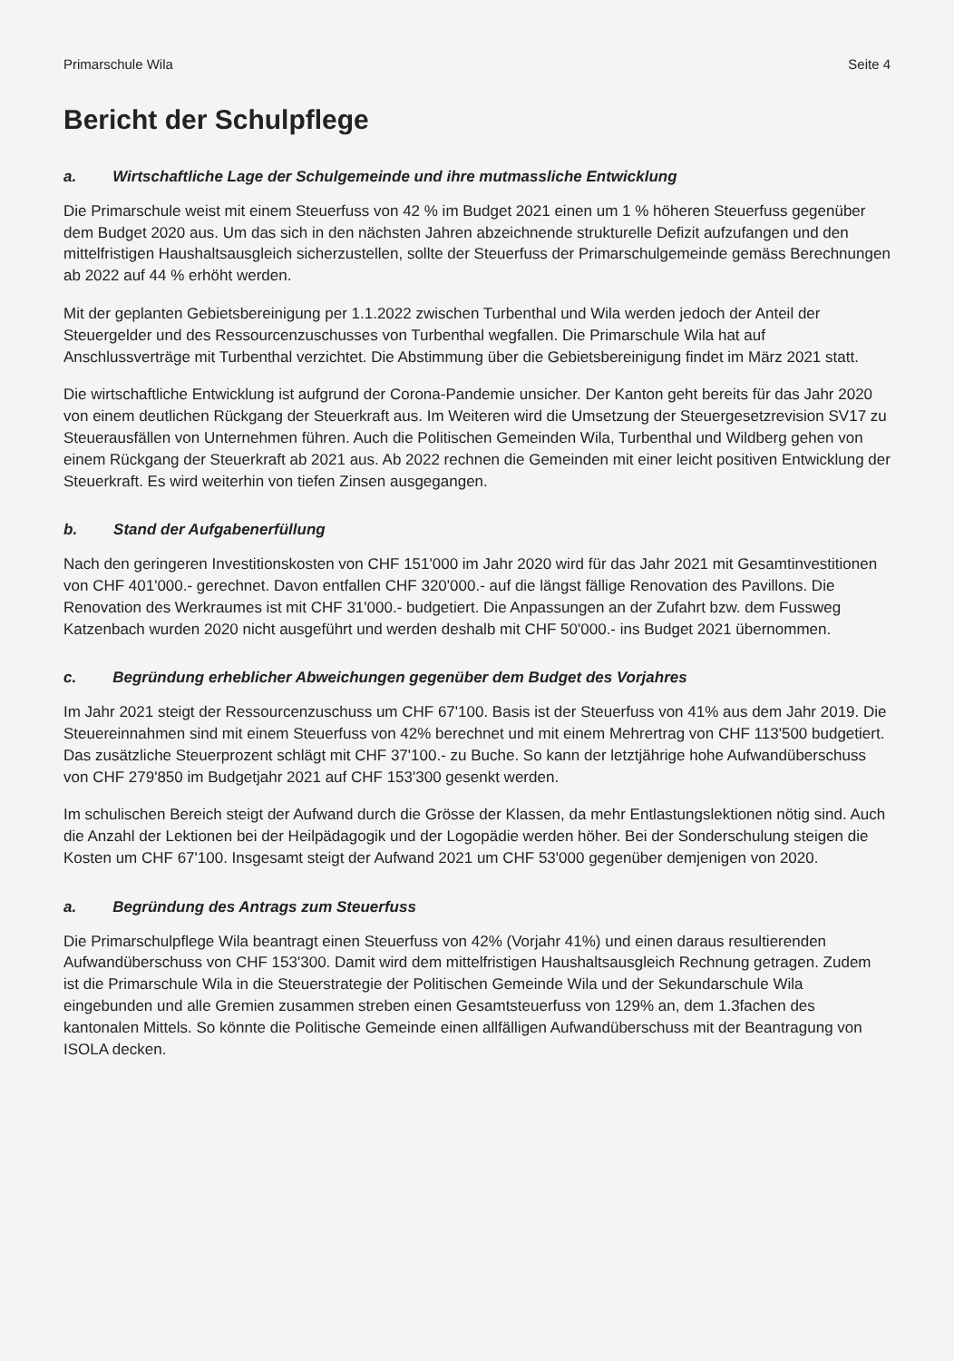Primarschule Wila Seite 4
Bericht der Schulpflege
a. Wirtschaftliche Lage der Schulgemeinde und ihre mutmassliche Entwicklung
Die Primarschule weist mit einem Steuerfuss von 42 % im Budget 2021 einen um 1 % höheren Steuerfuss gegenüber dem Budget 2020 aus. Um das sich in den nächsten Jahren abzeichnende strukturelle Defizit aufzufangen und den mittelfristigen Haushaltsausgleich sicherzustellen, sollte der Steuerfuss der Primarschulgemeinde gemäss Berechnungen ab 2022 auf 44 % erhöht werden.
Mit der geplanten Gebietsbereinigung per 1.1.2022 zwischen Turbenthal und Wila werden jedoch der Anteil der Steuergelder und des Ressourcenzuschusses von Turbenthal wegfallen. Die Primarschule Wila hat auf Anschlussverträge mit Turbenthal verzichtet. Die Abstimmung über die Gebietsbereinigung findet im März 2021 statt.
Die wirtschaftliche Entwicklung ist aufgrund der Corona-Pandemie unsicher. Der Kanton geht bereits für das Jahr 2020 von einem deutlichen Rückgang der Steuerkraft aus. Im Weiteren wird die Umsetzung der Steuergesetzrevision SV17 zu Steuerausfällen von Unternehmen führen. Auch die Politischen Gemeinden Wila, Turbenthal und Wildberg gehen von einem Rückgang der Steuerkraft ab 2021 aus. Ab 2022 rechnen die Gemeinden mit einer leicht positiven Entwicklung der Steuerkraft. Es wird weiterhin von tiefen Zinsen ausgegangen.
b. Stand der Aufgabenerfüllung
Nach den geringeren Investitionskosten von CHF 151'000 im Jahr 2020 wird für das Jahr 2021 mit Gesamtinvestitionen von CHF 401'000.- gerechnet. Davon entfallen CHF 320'000.- auf die längst fällige Renovation des Pavillons. Die Renovation des Werkraumes ist mit CHF 31'000.- budgetiert. Die Anpassungen an der Zufahrt bzw. dem Fussweg Katzenbach wurden 2020 nicht ausgeführt und werden deshalb mit CHF 50'000.- ins Budget 2021 übernommen.
c. Begründung erheblicher Abweichungen gegenüber dem Budget des Vorjahres
Im Jahr 2021 steigt der Ressourcenzuschuss um CHF 67'100. Basis ist der Steuerfuss von 41% aus dem Jahr 2019. Die Steuereinnahmen sind mit einem Steuerfuss von 42% berechnet und mit einem Mehrertrag von CHF 113'500 budgetiert. Das zusätzliche Steuerprozent schlägt mit CHF 37'100.- zu Buche. So kann der letztjährige hohe Aufwandüberschuss von CHF 279'850 im Budgetjahr 2021 auf CHF 153'300 gesenkt werden.
Im schulischen Bereich steigt der Aufwand durch die Grösse der Klassen, da mehr Entlastungslektionen nötig sind. Auch die Anzahl der Lektionen bei der Heilpädagogik und der Logopädie werden höher. Bei der Sonderschulung steigen die Kosten um CHF 67'100. Insgesamt steigt der Aufwand 2021 um CHF 53'000 gegenüber demjenigen von 2020.
a. Begründung des Antrags zum Steuerfuss
Die Primarschulpflege Wila beantragt einen Steuerfuss von 42% (Vorjahr 41%) und einen daraus resultierenden Aufwandüberschuss von CHF 153'300. Damit wird dem mittelfristigen Haushaltsausgleich Rechnung getragen. Zudem ist die Primarschule Wila in die Steuerstrategie der Politischen Gemeinde Wila und der Sekundarschule Wila eingebunden und alle Gremien zusammen streben einen Gesamtsteuerfuss von 129% an, dem 1.3fachen des kantonalen Mittels. So könnte die Politische Gemeinde einen allfälligen Aufwandüberschuss mit der Beantragung von ISOLA decken.